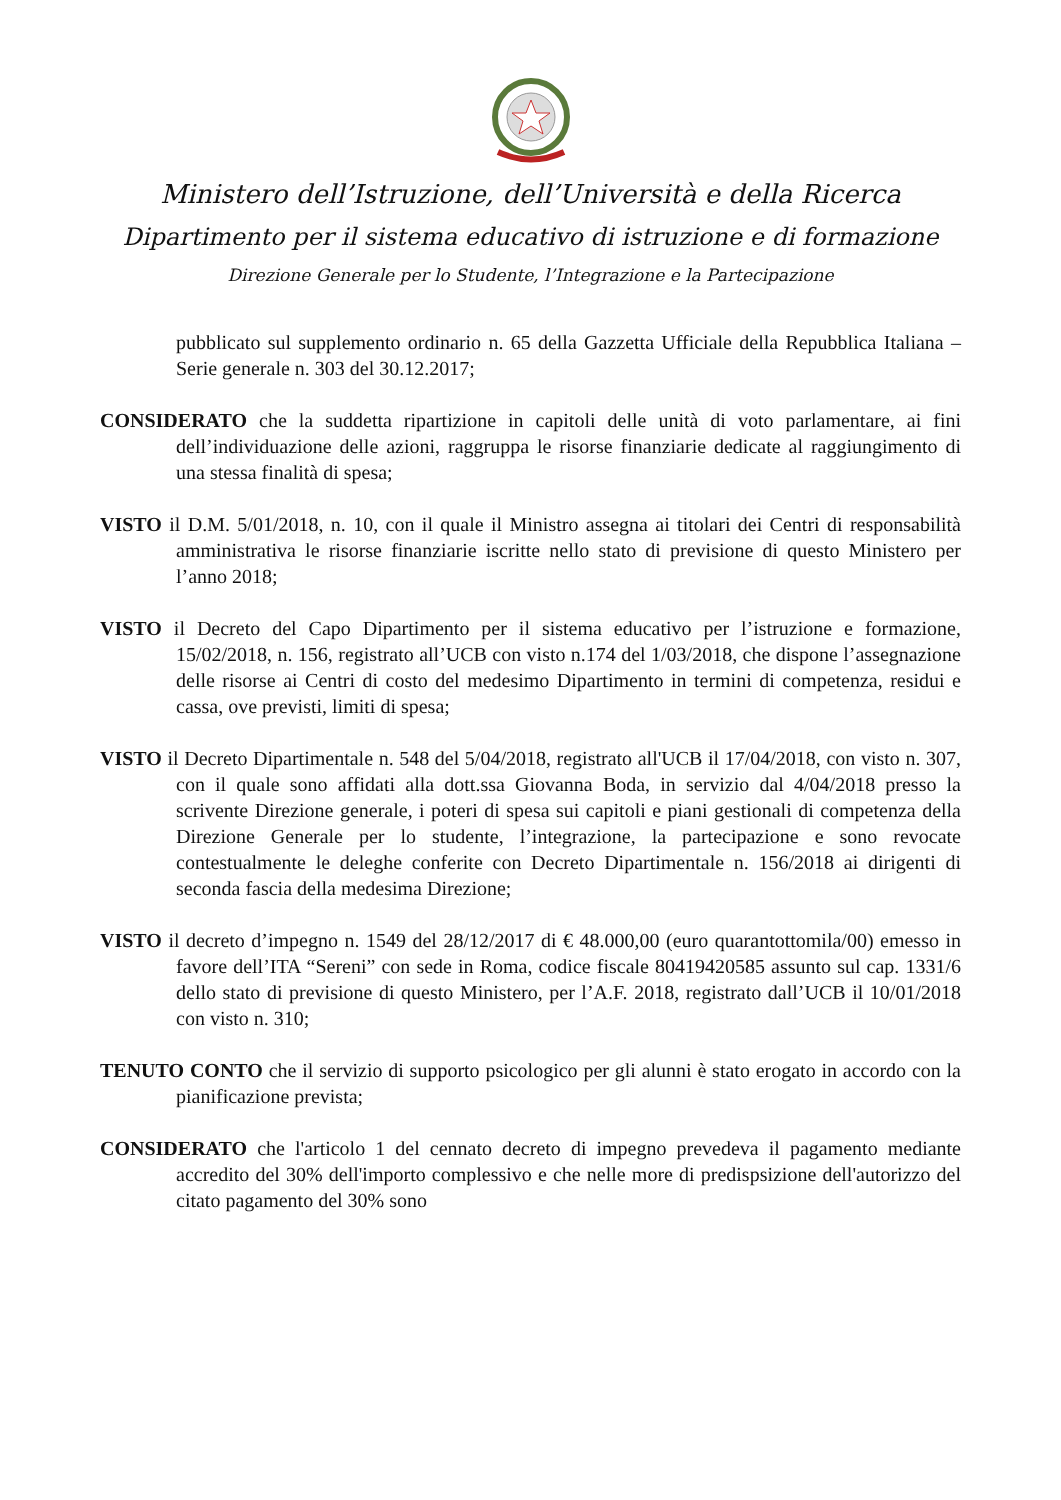Ministero dell’Istruzione, dell’Università e della Ricerca
Dipartimento per il sistema educativo di istruzione e di formazione
Direzione Generale per lo Studente, l’Integrazione e la Partecipazione
pubblicato sul supplemento ordinario n. 65 della Gazzetta Ufficiale della Repubblica Italiana – Serie generale n. 303 del 30.12.2017;
CONSIDERATO che la suddetta ripartizione in capitoli delle unità di voto parlamentare, ai fini dell’individuazione delle azioni, raggruppa le risorse finanziarie dedicate al raggiungimento di una stessa finalità di spesa;
VISTO il D.M. 5/01/2018, n. 10, con il quale il Ministro assegna ai titolari dei Centri di responsabilità amministrativa le risorse finanziarie iscritte nello stato di previsione di questo Ministero per l’anno 2018;
VISTO il Decreto del Capo Dipartimento per il sistema educativo per l’istruzione e formazione, 15/02/2018, n. 156, registrato all’UCB con visto n.174 del 1/03/2018, che dispone l’assegnazione delle risorse ai Centri di costo del medesimo Dipartimento in termini di competenza, residui e cassa, ove previsti, limiti di spesa;
VISTO il Decreto Dipartimentale n. 548 del 5/04/2018, registrato all'UCB il 17/04/2018, con visto n. 307, con il quale sono affidati alla dott.ssa Giovanna Boda, in servizio dal 4/04/2018 presso la scrivente Direzione generale, i poteri di spesa sui capitoli e piani gestionali di competenza della Direzione Generale per lo studente, l’integrazione, la partecipazione e sono revocate contestualmente le deleghe conferite con Decreto Dipartimentale n. 156/2018 ai dirigenti di seconda fascia della medesima Direzione;
VISTO il decreto d’impegno n. 1549 del 28/12/2017 di € 48.000,00 (euro quarantottomila/00) emesso in favore dell’ITA “Sereni” con sede in Roma, codice fiscale 80419420585 assunto sul cap. 1331/6 dello stato di previsione di questo Ministero, per l’A.F. 2018, registrato dall’UCB il 10/01/2018 con visto n. 310;
TENUTO CONTO che il servizio di supporto psicologico per gli alunni è stato erogato in accordo con la pianificazione prevista;
CONSIDERATO che l'articolo 1 del cennato decreto di impegno prevedeva il pagamento mediante accredito del 30% dell'importo complessivo e che nelle more di predispsizione dell'autorizzo del citato pagamento del 30% sono